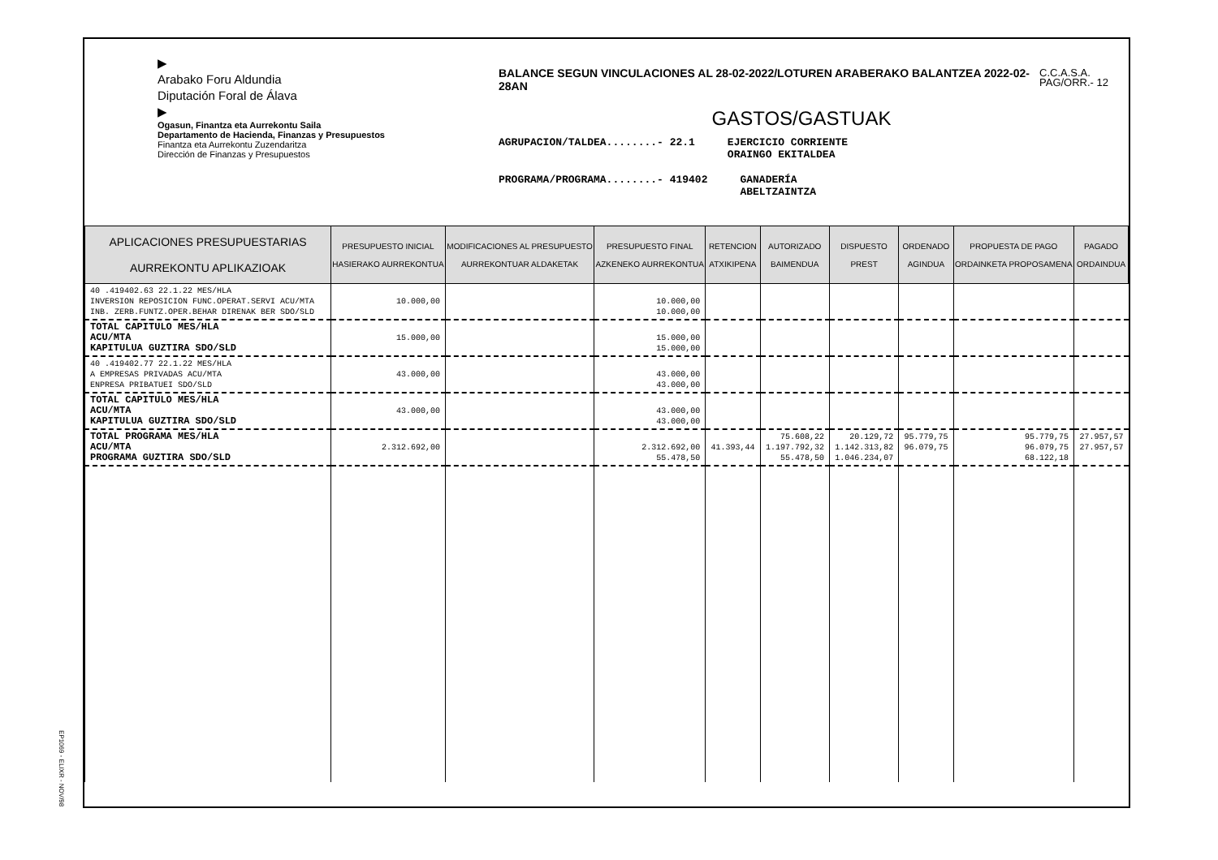▶
Arabako Foru Aldundia
Diputación Foral de Álava
▶
Ogasun, Finantza eta Aurrekontu Saila
Departamento de Hacienda, Finanzas y Presupuestos
Finantza eta Aurrekontu Zuzendaritza
Dirección de Finanzas y Presupuestos
BALANCE SEGUN VINCULACIONES AL 28-02-2022/LOTUREN ARABERAKO BALANTZEA 2022-02-28AN
GASTOS/GASTUAK
AGRUPACION/TALDEA........- 22.1 EJERCICIO CORRIENTE
ORAINGO EKITALDEA
PROGRAMA/PROGRAMA........- 419402 GANADERÍA
ABELTZAINTZA
C.C.A.S.A.
PAG/ORR.- 12
| APLICACIONES PRESUPUESTARIAS AURREKONTU APLIKAZIOAK | PRESUPUESTO INICIAL HASIERAKO AURREKONTUA | MODIFICACIONES AL PRESUPUESTO AURREKONTUAR ALDAKETAK | PRESUPUESTO FINAL AZKENEKO AURREKONTUA | RETENCION ATXIKIPENA | AUTORIZADO BAIMENDUA | DISPUESTO PREST | ORDENADO AGINDUA | PROPUESTA DE PAGO ORDAINKETA PROPOSAMENA | PAGADO ORDAINDUA |
| --- | --- | --- | --- | --- | --- | --- | --- | --- | --- |
| 40 .419402.63 22.1.22 MES/HLA INVERSION REPOSICION FUNC.OPERAT.SERVI ACU/MTA INB. ZERB.FUNTZ.OPER.BEHAR DIRENAK BER SDO/SLD | 10.000,00 | | 10.000,00 10.000,00 | | | | | | |
| TOTAL CAPITULO MES/HLA ACU/MTA KAPITULUA GUZTIRA SDO/SLD | 15.000,00 | | 15.000,00 15.000,00 | | | | | | |
| 40 .419402.77 22.1.22 MES/HLA A EMPRESAS PRIVADAS ACU/MTA ENPRESA PRIBATUEI SDO/SLD | 43.000,00 | | 43.000,00 43.000,00 | | | | | | |
| TOTAL CAPITULO MES/HLA ACU/MTA KAPITULUA GUZTIRA SDO/SLD | 43.000,00 | | 43.000,00 43.000,00 | | | | | | |
| TOTAL PROGRAMA MES/HLA ACU/MTA PROGRAMA GUZTIRA SDO/SLD | 2.312.692,00 | | 2.312.692,00 55.478,50 | 41.393,44 | 75.608,22 1.197.792,32 55.478,50 | 20.129,72 1.142.313,82 1.046.234,07 | 95.779,75 96.079,75 | 95.779,75 96.079,75 68.122,18 | 27.957,57 27.957,57 |
EP1069 - ELIXR - NOV/98